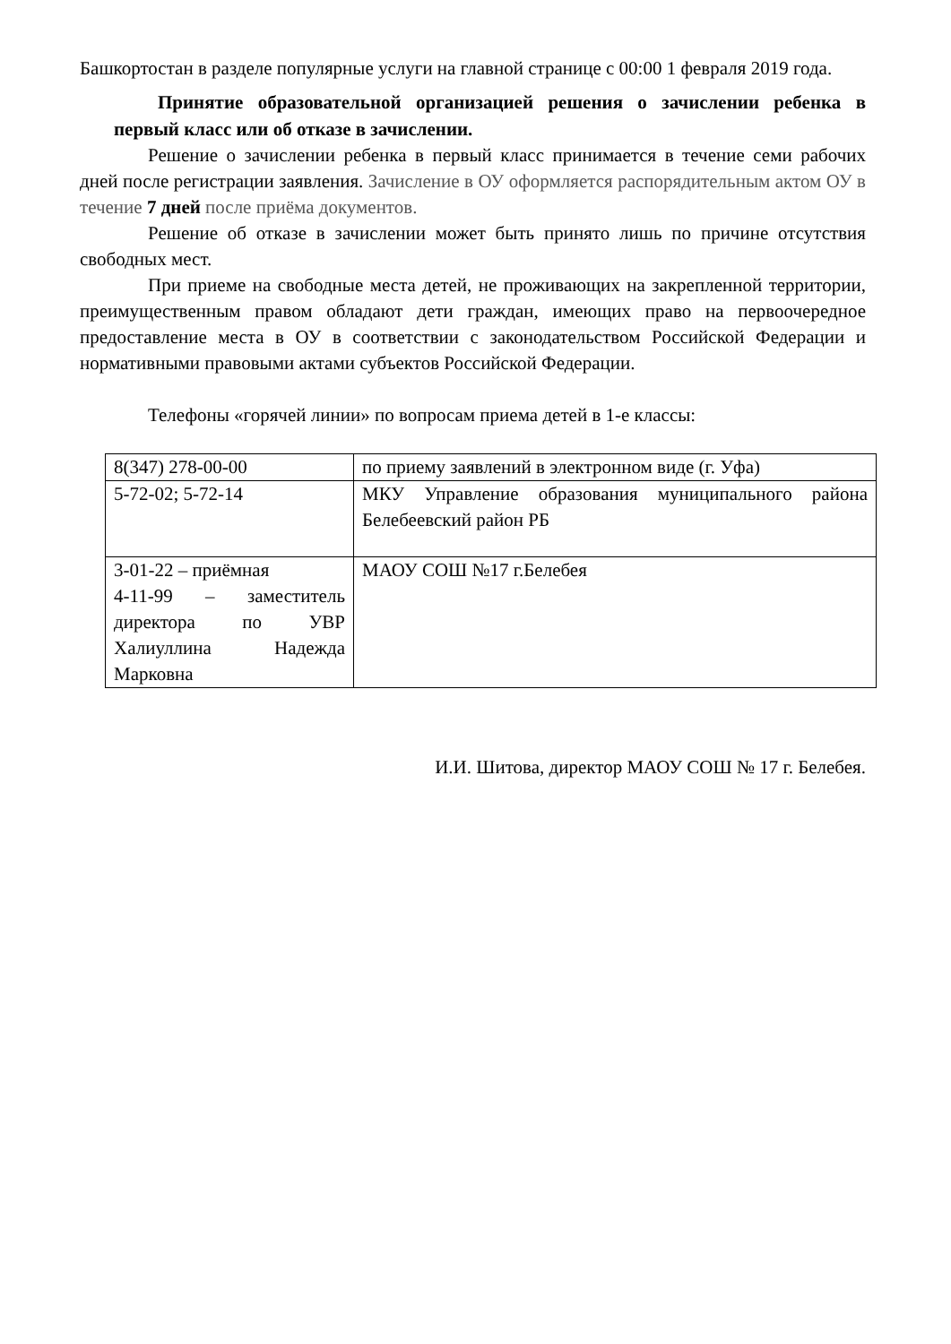Башкортостан в разделе популярные услуги на главной странице с 00:00 1 февраля 2019 года.
Принятие образовательной организацией решения о зачислении ребенка в первый класс или об отказе в зачислении.
Решение о зачислении ребенка в первый класс принимается в течение семи рабочих дней после регистрации заявления. Зачисление в ОУ оформляется распорядительным актом ОУ в течение 7 дней после приёма документов.
Решение об отказе в зачислении может быть принято лишь по причине отсутствия свободных мест.
При приеме на свободные места детей, не проживающих на закрепленной территории, преимущественным правом обладают дети граждан, имеющих право на первоочередное предоставление места в ОУ в соответствии с законодательством Российской Федерации и нормативными правовыми актами субъектов Российской Федерации.
Телефоны «горячей линии» по вопросам приема детей в 1-е классы:
| 8(347) 278-00-00 | по приему заявлений в электронном виде (г. Уфа) |
| 5-72-02; 5-72-14 | МКУ Управление образования муниципального района Белебеевский район РБ |
| 3-01-22 – приёмная 4-11-99 – заместитель директора по УВР Халиуллина Надежда Марковна | МАОУ СОШ №17 г.Белебея |
И.И. Шитова, директор МАОУ СОШ № 17 г. Белебея.